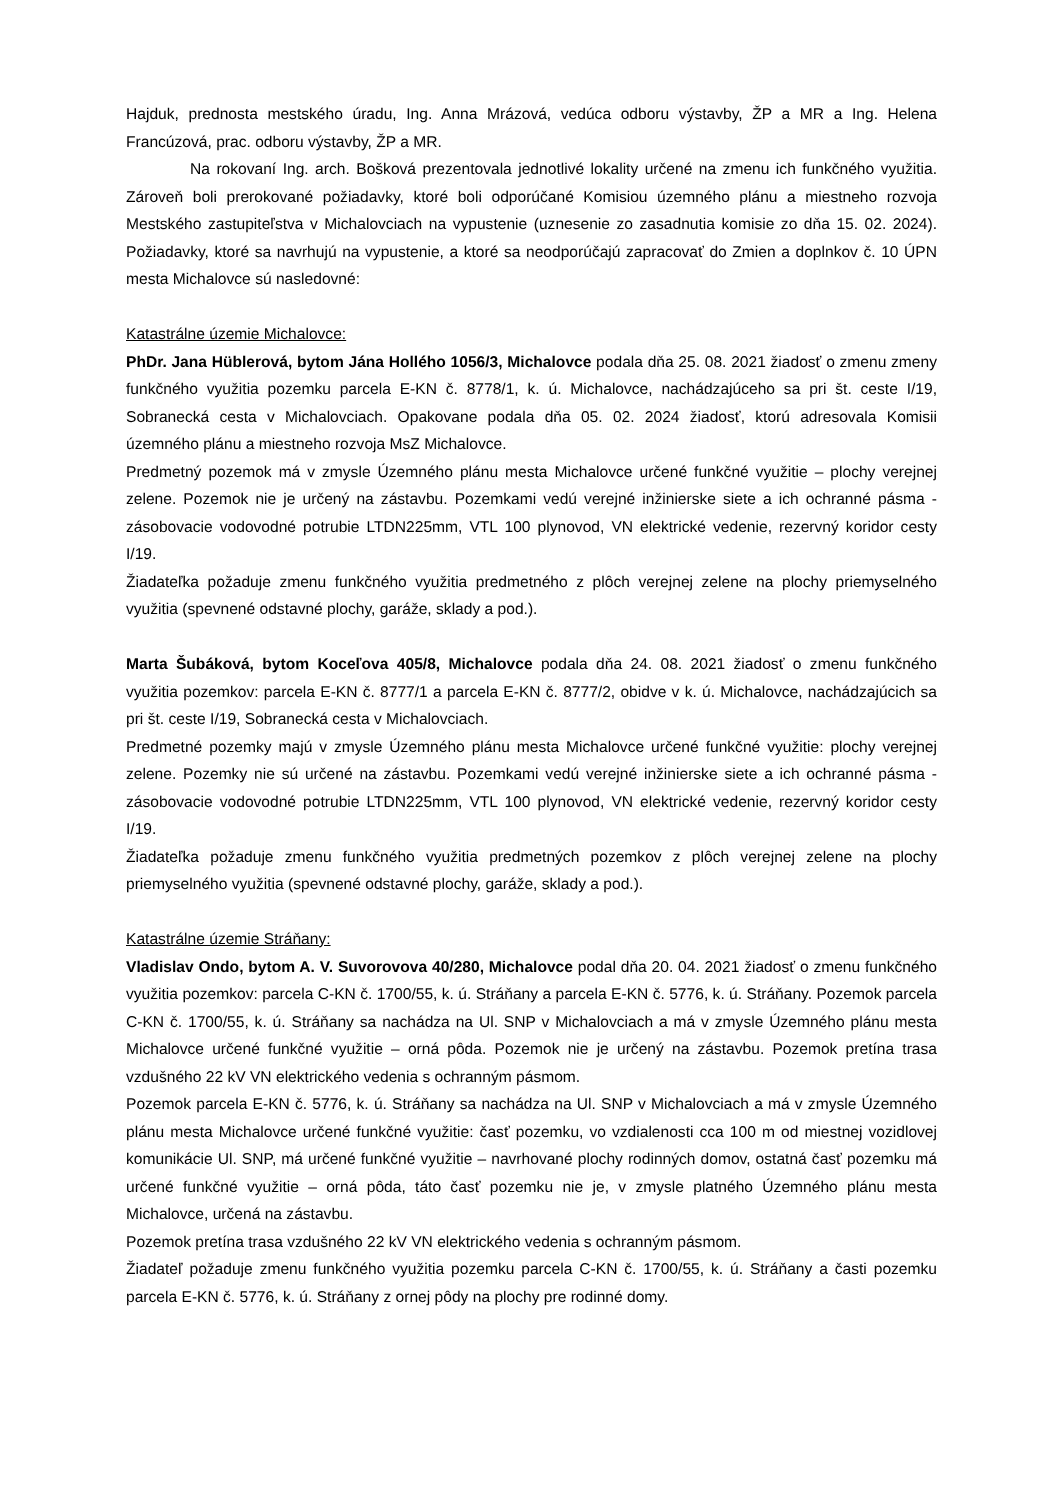Hajduk, prednosta mestského úradu, Ing. Anna Mrázová, vedúca odboru výstavby, ŽP a MR a Ing. Helena Francúzová, prac. odboru výstavby, ŽP a MR.
Na rokovaní Ing. arch. Bošková prezentovala jednotlivé lokality určené na zmenu ich funkčného využitia. Zároveň boli prerokované požiadavky, ktoré boli odporúčané Komisiou územného plánu a miestneho rozvoja Mestského zastupiteľstva v Michalovciach na vypustenie (uznesenie zo zasadnutia komisie zo dňa 15. 02. 2024). Požiadavky, ktoré sa navrhujú na vypustenie, a ktoré sa neodporúčajú zapracovať do Zmien a doplnkov č. 10 ÚPN mesta Michalovce sú nasledovné:
Katastrálne územie Michalovce:
PhDr. Jana Hüblerová, bytom Jána Hollého 1056/3, Michalovce podala dňa 25. 08. 2021 žiadosť o zmenu zmeny funkčného využitia pozemku parcela E-KN č. 8778/1, k. ú. Michalovce, nachádzajúceho sa pri št. ceste I/19, Sobranecká cesta v Michalovciach. Opakovane podala dňa 05. 02. 2024 žiadosť, ktorú adresovala Komisii územného plánu a miestneho rozvoja MsZ Michalovce.
Predmetný pozemok má v zmysle Územného plánu mesta Michalovce určené funkčné využitie – plochy verejnej zelene. Pozemok nie je určený na zástavbu. Pozemkami vedú verejné inžinierske siete a ich ochranné pásma - zásobovacie vodovodné potrubie LTDN225mm, VTL 100 plynovod, VN elektrické vedenie, rezervný koridor cesty I/19.
Žiadateľka požaduje zmenu funkčného využitia predmetného z plôch verejnej zelene na plochy priemyselného využitia (spevnené odstavné plochy, garáže, sklady a pod.).
Marta Šubáková, bytom Koceľova 405/8, Michalovce podala dňa 24. 08. 2021 žiadosť o zmenu funkčného využitia pozemkov: parcela E-KN č. 8777/1 a parcela E-KN č. 8777/2, obidve v k. ú. Michalovce, nachádzajúcich sa pri št. ceste I/19, Sobranecká cesta v Michalovciach.
Predmetné pozemky majú v zmysle Územného plánu mesta Michalovce určené funkčné využitie: plochy verejnej zelene. Pozemky nie sú určené na zástavbu. Pozemkami vedú verejné inžinierske siete a ich ochranné pásma - zásobovacie vodovodné potrubie LTDN225mm, VTL 100 plynovod, VN elektrické vedenie, rezervný koridor cesty I/19.
Žiadateľka požaduje zmenu funkčného využitia predmetných pozemkov z plôch verejnej zelene na plochy priemyselného využitia (spevnené odstavné plochy, garáže, sklady a pod.).
Katastrálne územie Stráňany:
Vladislav Ondo, bytom A. V. Suvorovova 40/280, Michalovce podal dňa 20. 04. 2021 žiadosť o zmenu funkčného využitia pozemkov: parcela C-KN č. 1700/55, k. ú. Stráňany a parcela E-KN č. 5776, k. ú. Stráňany. Pozemok parcela C-KN č. 1700/55, k. ú. Stráňany sa nachádza na Ul. SNP v Michalovciach a má v zmysle Územného plánu mesta Michalovce určené funkčné využitie – orná pôda. Pozemok nie je určený na zástavbu. Pozemok pretína trasa vzdušného 22 kV VN elektrického vedenia s ochranným pásmom.
Pozemok parcela E-KN č. 5776, k. ú. Stráňany sa nachádza na Ul. SNP v Michalovciach a má v zmysle Územného plánu mesta Michalovce určené funkčné využitie: časť pozemku, vo vzdialenosti cca 100 m od miestnej vozidlovej komunikácie Ul. SNP, má určené funkčné využitie – navrhované plochy rodinných domov, ostatná časť pozemku má určené funkčné využitie – orná pôda, táto časť pozemku nie je, v zmysle platného Územného plánu mesta Michalovce, určená na zástavbu.
Pozemok pretína trasa vzdušného 22 kV VN elektrického vedenia s ochranným pásmom.
Žiadateľ požaduje zmenu funkčného využitia pozemku parcela C-KN č. 1700/55, k. ú. Stráňany a časti pozemku parcela E-KN č. 5776, k. ú. Stráňany z ornej pôdy na plochy pre rodinné domy.